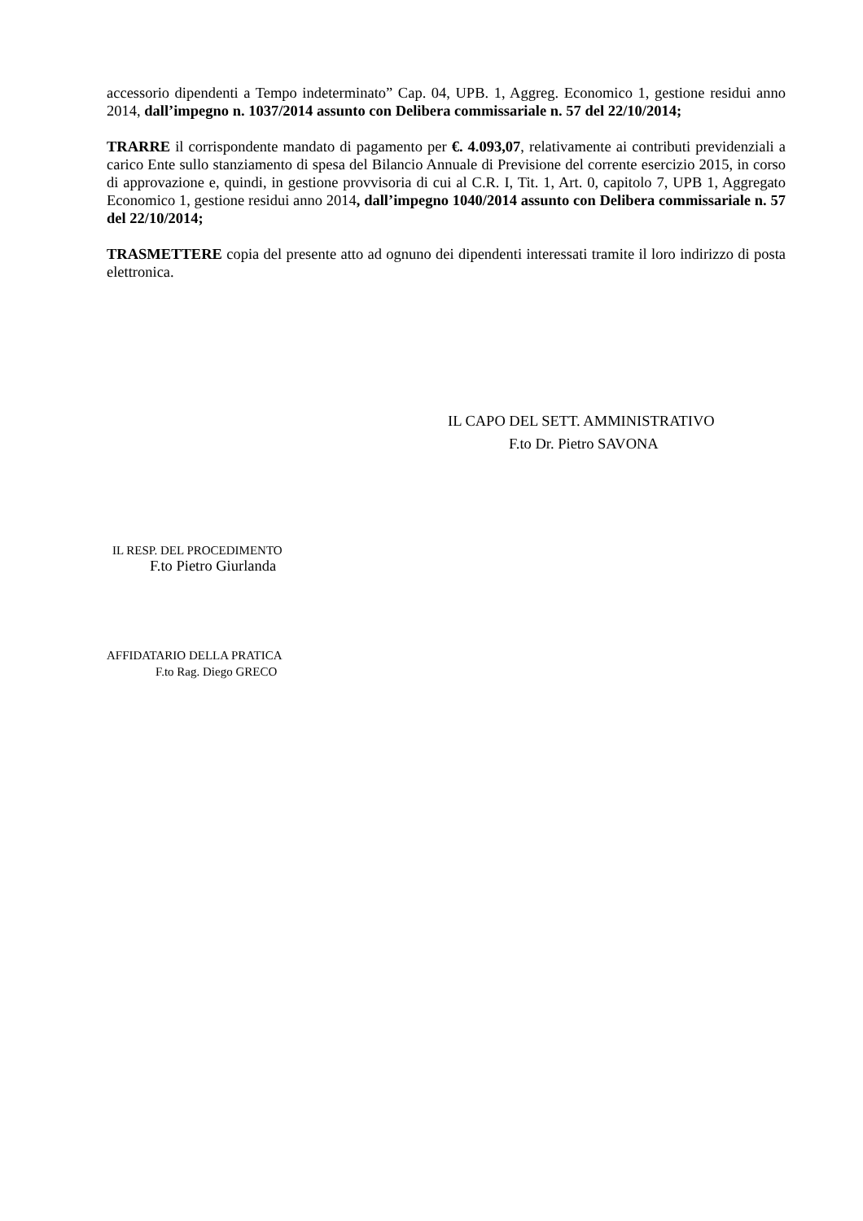accessorio dipendenti a Tempo indeterminato” Cap. 04, UPB. 1, Aggreg. Economico 1, gestione residui anno 2014, dall’impegno n. 1037/2014 assunto con Delibera commissariale n. 57 del 22/10/2014;
TRARRE il corrispondente mandato di pagamento per €. 4.093,07, relativamente ai contributi previdenziali a carico Ente sullo stanziamento di spesa del Bilancio Annuale di Previsione del corrente esercizio 2015, in corso di approvazione e, quindi, in gestione provvisoria di cui al C.R. I, Tit. 1, Art. 0, capitolo 7, UPB 1, Aggregato Economico 1, gestione residui anno 2014, dall’impegno 1040/2014 assunto con Delibera commissariale n. 57 del 22/10/2014;
TRASMETTERE copia del presente atto ad ognuno dei dipendenti interessati tramite il loro indirizzo di posta elettronica.
IL CAPO DEL SETT. AMMINISTRATIVO
F.to Dr. Pietro SAVONA
IL RESP. DEL PROCEDIMENTO
F.to Pietro Giurlanda
AFFIDATARIO DELLA PRATICA
F.to Rag. Diego GRECO